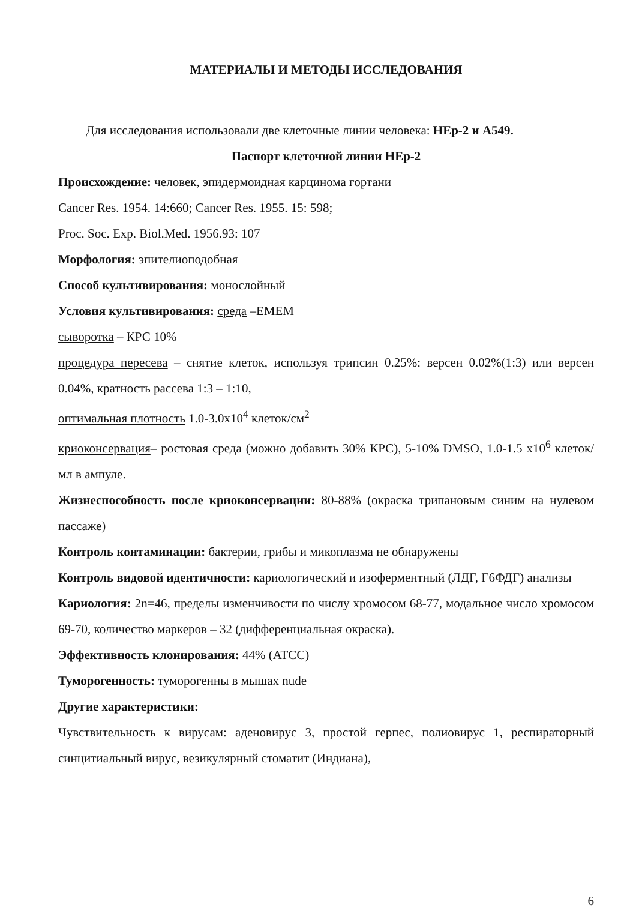МАТЕРИАЛЫ И МЕТОДЫ ИССЛЕДОВАНИЯ
Для исследования использовали две клеточные линии человека: HEp-2 и A549.
Паспорт клеточной линии HEp-2
Происхождение: человек, эпидермоидная карцинома гортани
Cancer Res. 1954. 14:660; Cancer Res. 1955. 15: 598;
Proc. Soc. Exp. Biol.Med. 1956.93: 107
Морфология: эпителиоподобная
Способ культивирования: монослойный
Условия культивирования: среда –EMEM
сыворотка – КРС 10%
процедура пересева – снятие клеток, используя трипсин 0.25%: версен 0.02%(1:3) или версен 0.04%, кратность рассева 1:3 – 1:10,
оптимальная плотность 1.0-3.0x10<sup>4</sup> клеток/см<sup>2</sup>
криоконсервация– ростовая среда (можно добавить 30% КРС), 5-10% DMSO, 1.0-1.5 x10<sup>6</sup> клеток/мл в ампуле.
Жизнеспособность после криоконсервации: 80-88% (окраска трипановым синим на нулевом пассаже)
Контроль контаминации: бактерии, грибы и микоплазма не обнаружены
Контроль видовой идентичности: кариологический и изоферментный (ЛДГ, Г6ФДГ) анализы
Кариология: 2n=46, пределы изменчивости по числу хромосом 68-77, модальное число хромосом 69-70, количество маркеров – 32 (дифференциальная окраска).
Эффективность клонирования: 44% (ATCC)
Туморогенность: туморогенны в мышах nude
Другие характеристики:
Чувствительность к вирусам: аденовирус 3, простой герпес, полиовирус 1, респираторный синцитиальный вирус, везикулярный стоматит (Индиана),
6